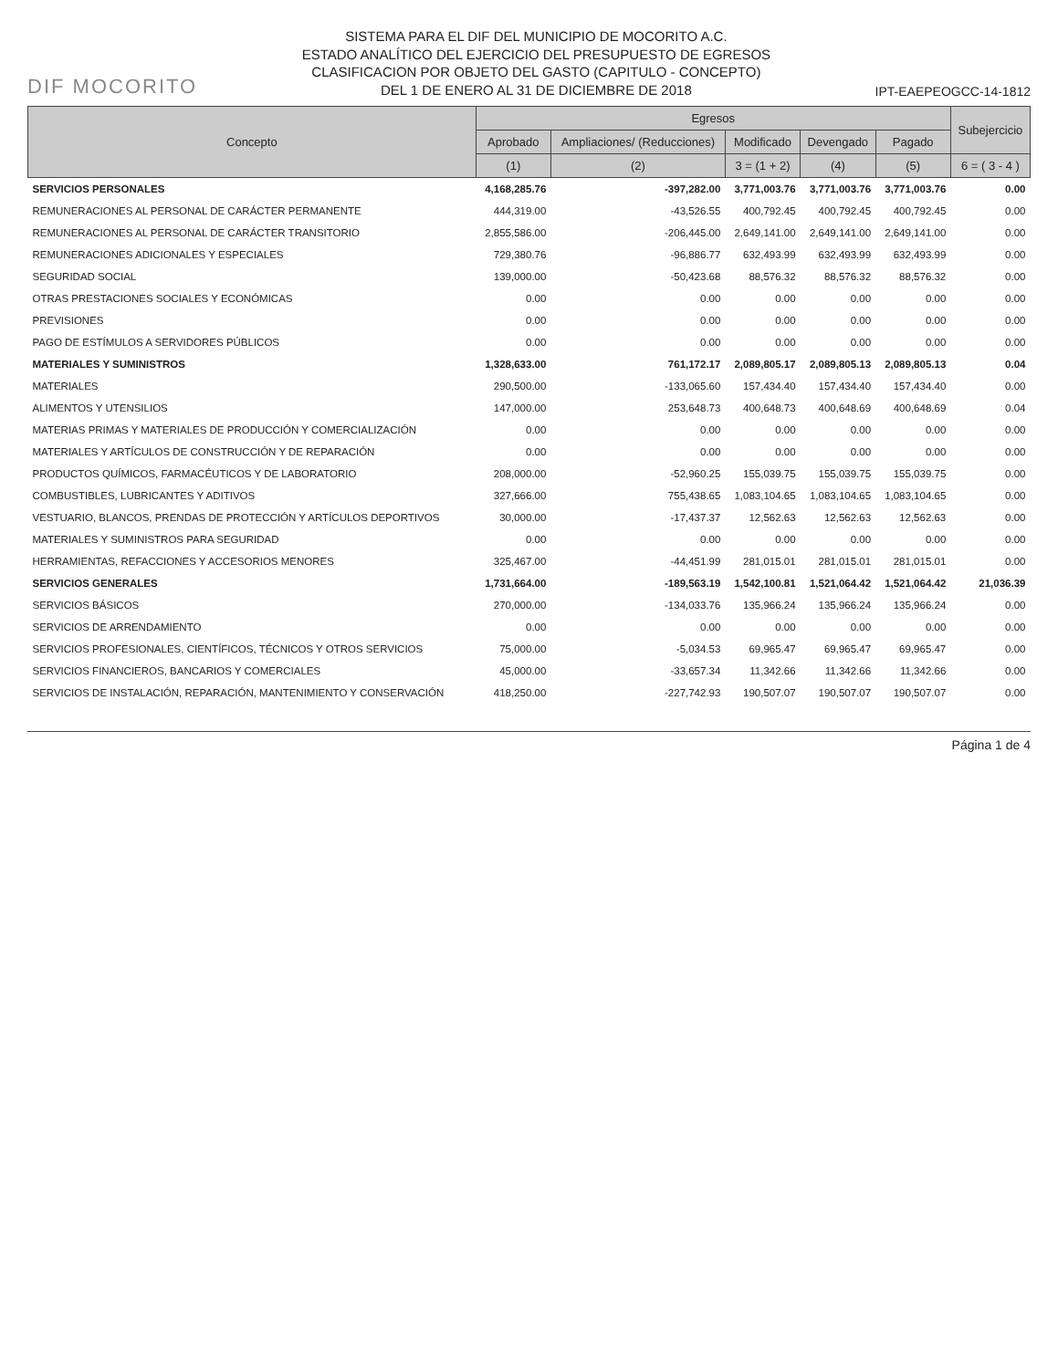DIF MOCORITO
SISTEMA PARA EL DIF DEL MUNICIPIO DE MOCORITO A.C.
ESTADO ANALÍTICO DEL EJERCICIO DEL PRESUPUESTO DE EGRESOS
CLASIFICACION POR OBJETO DEL GASTO (CAPITULO - CONCEPTO)
DEL 1 DE ENERO AL 31 DE DICIEMBRE DE 2018
IPT-EAEPEOGCC-14-1812
| Concepto | Egresos | | | | | Subejercicio |
| --- | --- | --- | --- | --- | --- | --- |
| | Aprobado | Ampliaciones/ (Reducciones) | Modificado | Devengado | Pagado | |
| | (1) | (2) | 3 = (1 + 2) | (4) | (5) | 6 = ( 3 - 4 ) |
| SERVICIOS PERSONALES | 4,168,285.76 | -397,282.00 | 3,771,003.76 | 3,771,003.76 | 3,771,003.76 | 0.00 |
| REMUNERACIONES AL PERSONAL DE CARÁCTER PERMANENTE | 444,319.00 | -43,526.55 | 400,792.45 | 400,792.45 | 400,792.45 | 0.00 |
| REMUNERACIONES AL PERSONAL DE CARÁCTER TRANSITORIO | 2,855,586.00 | -206,445.00 | 2,649,141.00 | 2,649,141.00 | 2,649,141.00 | 0.00 |
| REMUNERACIONES ADICIONALES Y ESPECIALES | 729,380.76 | -96,886.77 | 632,493.99 | 632,493.99 | 632,493.99 | 0.00 |
| SEGURIDAD SOCIAL | 139,000.00 | -50,423.68 | 88,576.32 | 88,576.32 | 88,576.32 | 0.00 |
| OTRAS PRESTACIONES SOCIALES Y ECONÓMICAS | 0.00 | 0.00 | 0.00 | 0.00 | 0.00 | 0.00 |
| PREVISIONES | 0.00 | 0.00 | 0.00 | 0.00 | 0.00 | 0.00 |
| PAGO DE ESTÍMULOS A SERVIDORES PÚBLICOS | 0.00 | 0.00 | 0.00 | 0.00 | 0.00 | 0.00 |
| MATERIALES Y SUMINISTROS | 1,328,633.00 | 761,172.17 | 2,089,805.17 | 2,089,805.13 | 2,089,805.13 | 0.04 |
| MATERIALES | 290,500.00 | -133,065.60 | 157,434.40 | 157,434.40 | 157,434.40 | 0.00 |
| ALIMENTOS Y UTENSILIOS | 147,000.00 | 253,648.73 | 400,648.73 | 400,648.69 | 400,648.69 | 0.04 |
| MATERIAS PRIMAS Y MATERIALES DE PRODUCCIÓN Y COMERCIALIZACIÓN | 0.00 | 0.00 | 0.00 | 0.00 | 0.00 | 0.00 |
| MATERIALES Y ARTÍCULOS DE CONSTRUCCIÓN Y DE REPARACIÓN | 0.00 | 0.00 | 0.00 | 0.00 | 0.00 | 0.00 |
| PRODUCTOS QUÍMICOS, FARMACÉUTICOS Y DE LABORATORIO | 208,000.00 | -52,960.25 | 155,039.75 | 155,039.75 | 155,039.75 | 0.00 |
| COMBUSTIBLES, LUBRICANTES Y ADITIVOS | 327,666.00 | 755,438.65 | 1,083,104.65 | 1,083,104.65 | 1,083,104.65 | 0.00 |
| VESTUARIO, BLANCOS, PRENDAS DE PROTECCIÓN Y ARTÍCULOS DEPORTIVOS | 30,000.00 | -17,437.37 | 12,562.63 | 12,562.63 | 12,562.63 | 0.00 |
| MATERIALES Y SUMINISTROS PARA SEGURIDAD | 0.00 | 0.00 | 0.00 | 0.00 | 0.00 | 0.00 |
| HERRAMIENTAS, REFACCIONES Y ACCESORIOS MENORES | 325,467.00 | -44,451.99 | 281,015.01 | 281,015.01 | 281,015.01 | 0.00 |
| SERVICIOS GENERALES | 1,731,664.00 | -189,563.19 | 1,542,100.81 | 1,521,064.42 | 1,521,064.42 | 21,036.39 |
| SERVICIOS BÁSICOS | 270,000.00 | -134,033.76 | 135,966.24 | 135,966.24 | 135,966.24 | 0.00 |
| SERVICIOS DE ARRENDAMIENTO | 0.00 | 0.00 | 0.00 | 0.00 | 0.00 | 0.00 |
| SERVICIOS PROFESIONALES, CIENTÍFICOS, TÉCNICOS Y OTROS SERVICIOS | 75,000.00 | -5,034.53 | 69,965.47 | 69,965.47 | 69,965.47 | 0.00 |
| SERVICIOS FINANCIEROS, BANCARIOS Y COMERCIALES | 45,000.00 | -33,657.34 | 11,342.66 | 11,342.66 | 11,342.66 | 0.00 |
| SERVICIOS DE INSTALACIÓN, REPARACIÓN, MANTENIMIENTO Y CONSERVACIÓN | 418,250.00 | -227,742.93 | 190,507.07 | 190,507.07 | 190,507.07 | 0.00 |
Página 1 de 4